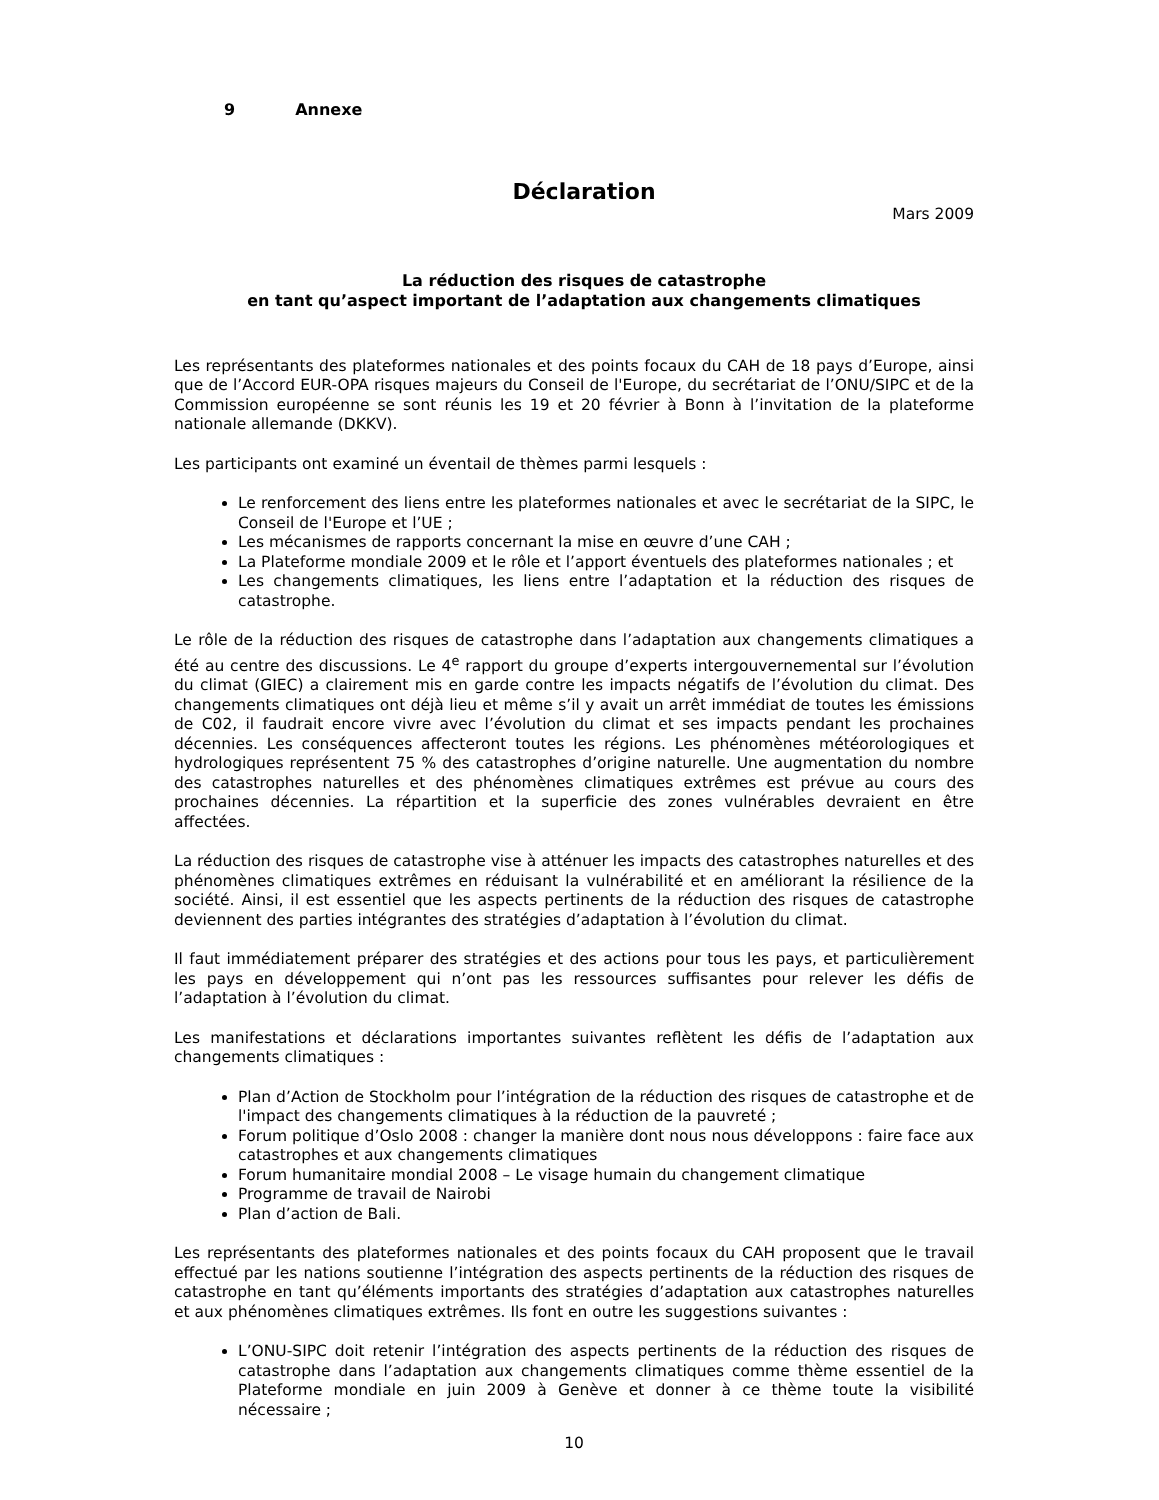9 Annexe
Déclaration
Mars 2009
La réduction des risques de catastrophe
en tant qu’aspect important de l’adaptation aux changements climatiques
Les représentants des plateformes nationales et des points focaux du CAH de 18 pays d’Europe, ainsi que de l’Accord EUR-OPA risques majeurs du Conseil de l'Europe, du secrétariat de l’ONU/SIPC et de la Commission européenne se sont réunis les 19 et 20 février à Bonn à l’invitation de la plateforme nationale allemande (DKKV).
Les participants ont examiné un éventail de thèmes parmi lesquels :
Le renforcement des liens entre les plateformes nationales et avec le secrétariat de la SIPC, le Conseil de l'Europe et l’UE ;
Les mécanismes de rapports concernant la mise en œuvre d’une CAH ;
La Plateforme mondiale 2009 et le rôle et l’apport éventuels des plateformes nationales ; et
Les changements climatiques, les liens entre l’adaptation et la réduction des risques de catastrophe.
Le rôle de la réduction des risques de catastrophe dans l’adaptation aux changements climatiques a été au centre des discussions. Le 4<sup>e</sup> rapport du groupe d’experts intergouvernemental sur l’évolution du climat (GIEC) a clairement mis en garde contre les impacts négatifs de l’évolution du climat. Des changements climatiques ont déjà lieu et même s’il y avait un arrêt immédiat de toutes les émissions de C02, il faudrait encore vivre avec l’évolution du climat et ses impacts pendant les prochaines décennies. Les conséquences affecteront toutes les régions. Les phénomènes météorologiques et hydrologiques représentent 75 % des catastrophes d’origine naturelle. Une augmentation du nombre des catastrophes naturelles et des phénomènes climatiques extrêmes est prévue au cours des prochaines décennies. La répartition et la superficie des zones vulnérables devraient en être affectées.
La réduction des risques de catastrophe vise à atténuer les impacts des catastrophes naturelles et des phénomènes climatiques extrêmes en réduisant la vulnérabilité et en améliorant la résilience de la société. Ainsi, il est essentiel que les aspects pertinents de la réduction des risques de catastrophe deviennent des parties intégrantes des stratégies d’adaptation à l’évolution du climat.
Il faut immédiatement préparer des stratégies et des actions pour tous les pays, et particulièrement les pays en développement qui n’ont pas les ressources suffisantes pour relever les défis de l’adaptation à l’évolution du climat.
Les manifestations et déclarations importantes suivantes reflètent les défis de l’adaptation aux changements climatiques :
Plan d’Action de Stockholm pour l’intégration de la réduction des risques de catastrophe et de l'impact des changements climatiques à la réduction de la pauvreté ;
Forum politique d’Oslo 2008 : changer la manière dont nous nous développons : faire face aux catastrophes et aux changements climatiques
Forum humanitaire mondial 2008 – Le visage humain du changement climatique
Programme de travail de Nairobi
Plan d’action de Bali.
Les représentants des plateformes nationales et des points focaux du CAH proposent que le travail effectué par les nations soutienne l’intégration des aspects pertinents de la réduction des risques de catastrophe en tant qu’éléments importants des stratégies d’adaptation aux catastrophes naturelles et aux phénomènes climatiques extrêmes. Ils font en outre les suggestions suivantes :
L’ONU-SIPC doit retenir l’intégration des aspects pertinents de la réduction des risques de catastrophe dans l’adaptation aux changements climatiques comme thème essentiel de la Plateforme mondiale en juin 2009 à Genève et donner à ce thème toute la visibilité nécessaire ;
10